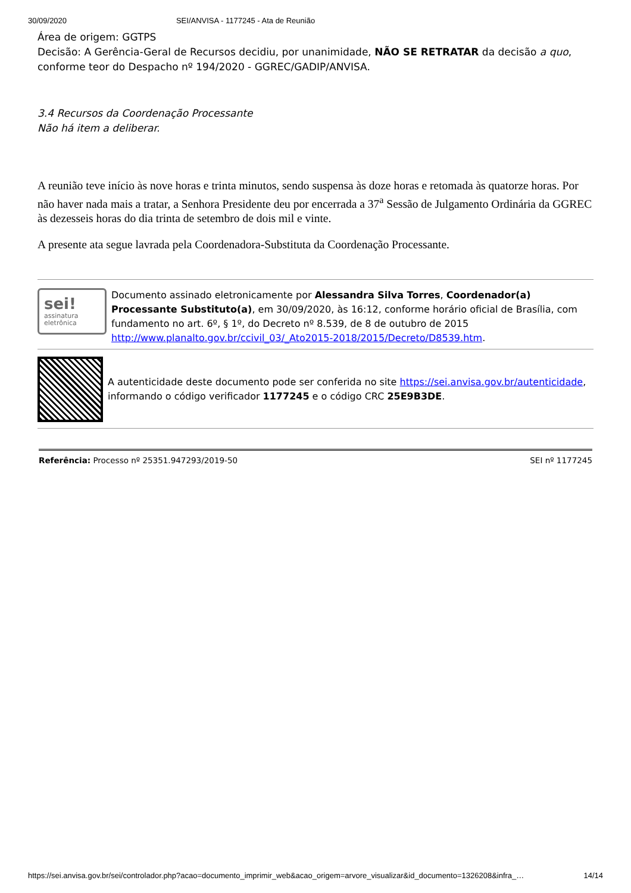30/09/2020 SEI/ANVISA - 1177245 - Ata de Reunião
Área de origem: GGTPS
Decisão: A Gerência-Geral de Recursos decidiu, por unanimidade, NÃO SE RETRATAR da decisão a quo, conforme teor do Despacho nº 194/2020 - GGREC/GADIP/ANVISA.
3.4 Recursos da Coordenação Processante
Não há item a deliberar.
A reunião teve início às nove horas e trinta minutos, sendo suspensa às doze horas e retomada às quatorze horas. Por não haver nada mais a tratar, a Senhora Presidente deu por encerrada a 37<sup>a</sup> Sessão de Julgamento Ordinária da GGREC às dezesseis horas do dia trinta de setembro de dois mil e vinte.
A presente ata segue lavrada pela Coordenadora-Substituta da Coordenação Processante.
sei!
assinatura
eletrônica
Documento assinado eletronicamente por Alessandra Silva Torres, Coordenador(a) Processante Substituto(a), em 30/09/2020, às 16:12, conforme horário oficial de Brasília, com fundamento no art. 6º, § 1º, do Decreto nº 8.539, de 8 de outubro de 2015 http://www.planalto.gov.br/ccivil_03/_Ato2015-2018/2015/Decreto/D8539.htm.
A autenticidade deste documento pode ser conferida no site https://sei.anvisa.gov.br/autenticidade, informando o código verificador 1177245 e o código CRC 25E9B3DE.
Referência: Processo nº 25351.947293/2019-50 SEI nº 1177245
https://sei.anvisa.gov.br/sei/controlador.php?acao=documento_imprimir_web&acao_origem=arvore_visualizar&id_documento=1326208&infra_… 14/14